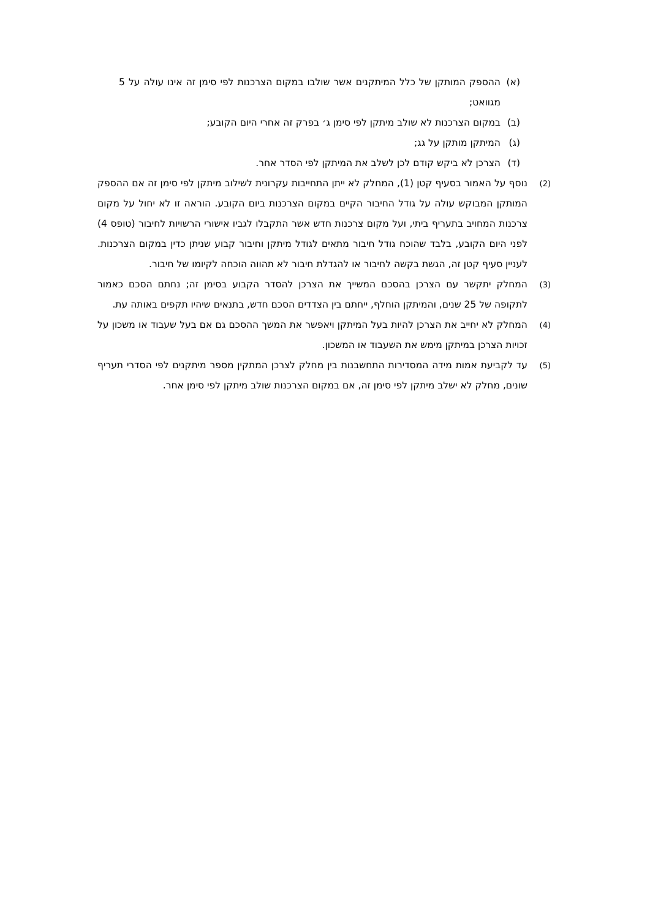(א) ההספק המותקן של כלל המיתקנים אשר שולבו במקום הצרכנות לפי סימן זה אינו עולה על 5 מגוואט;
(ב) במקום הצרכנות לא שולב מיתקן לפי סימן ג׳ בפרק זה אחרי היום הקובע;
(ג) המיתקן מותקן על גג;
(ד) הצרכן לא ביקש קודם לכן לשלב את המיתקן לפי הסדר אחר.
(2) נוסף על האמור בסעיף קטן (1), המחלק לא ייתן התחייבות עקרונית לשילוב מיתקן לפי סימן זה אם ההספק המותקן המבוקש עולה על גודל החיבור הקיים במקום הצרכנות ביום הקובע. הוראה זו לא יחול על מקום צרכנות המחויב בתעריף ביתי, ועל מקום צרכנות חדש אשר התקבלו לגביו אישורי הרשויות לחיבור (טופס 4) לפני היום הקובע, בלבד שהוכח גודל חיבור מתאים לגודל מיתקן וחיבור קבוע שניתן כדין במקום הצרכנות. לעניין סעיף קטן זה, הגשת בקשה לחיבור או להגדלת חיבור לא תהווה הוכחה לקיומו של חיבור.
(3) המחלק יתקשר עם הצרכן בהסכם המשייך את הצרכן להסדר הקבוע בסימן זה; נחתם הסכם כאמור לתקופה של 25 שנים, והמיתקן הוחלף, ייחתם בין הצדדים הסכם חדש, בתנאים שיהיו תקפים באותה עת.
(4) המחלק לא יחייב את הצרכן להיות בעל המיתקן ויאפשר את המשך ההסכם גם אם בעל שעבוד או משכון על זכויות הצרכן במיתקן מימש את השעבוד או המשכון.
(5) עד לקביעת אמות מידה המסדירות התחשבנות בין מחלק לצרכן המתקין מספר מיתקנים לפי הסדרי תעריף שונים, מחלק לא ישלב מיתקן לפי סימן זה, אם במקום הצרכנות שולב מיתקן לפי סימן אחר.